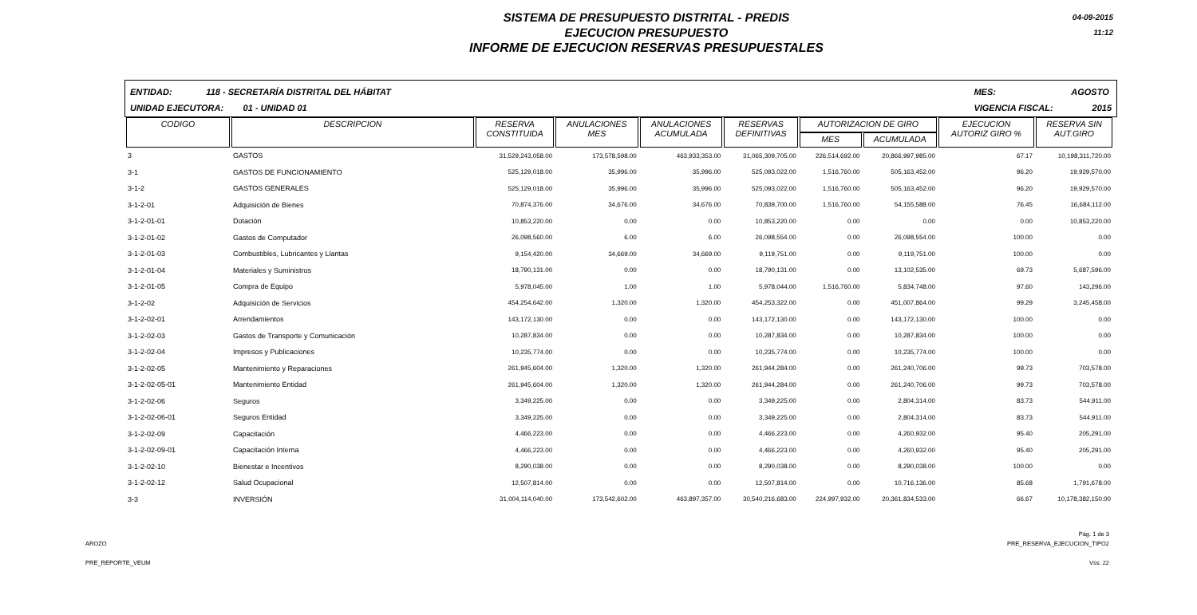SISTEMA DE PRESUPUESTO DISTRITAL - PREDIS
EJECUCION PRESUPUESTO
INFORME DE EJECUCION RESERVAS PRESUPUESTALES
04-09-2015
11:12
ENTIDAD: 118 - SECRETARÍA DISTRITAL DEL HÁBITAT
UNIDAD EJECUTORA: 01 - UNIDAD 01
MES: AGOSTO
VIGENCIA FISCAL: 2015
| CODIGO | DESCRIPCION | RESERVA CONSTITUIDA | ANULACIONES MES | ANULACIONES ACUMULADA | RESERVAS DEFINITIVAS | AUTORIZACION DE GIRO | | EJECUCION AUTORIZ GIRO % | RESERVA SIN AUT.GIRO |
| --- | --- | --- | --- | --- | --- | --- | --- | --- | --- |
| | | | | | | MES | ACUMULADA | | |
| 3 | GASTOS | 31,529,243,058.00 | 173,578,598.00 | 463,933,353.00 | 31,065,309,705.00 | 226,514,692.00 | 20,866,997,985.00 | 67.17 | 10,198,311,720.00 |
| 3-1 | GASTOS DE FUNCIONAMIENTO | 525,129,018.00 | 35,996.00 | 35,996.00 | 525,093,022.00 | 1,516,760.00 | 505,163,452.00 | 96.20 | 19,929,570.00 |
| 3-1-2 | GASTOS GENERALES | 525,129,018.00 | 35,996.00 | 35,996.00 | 525,093,022.00 | 1,516,760.00 | 505,163,452.00 | 96.20 | 19,929,570.00 |
| 3-1-2-01 | Adquisición de Bienes | 70,874,376.00 | 34,676.00 | 34,676.00 | 70,839,700.00 | 1,516,760.00 | 54,155,588.00 | 76.45 | 16,684,112.00 |
| 3-1-2-01-01 | Dotación | 10,853,220.00 | 0.00 | 0.00 | 10,853,220.00 | 0.00 | 0.00 | 0.00 | 10,853,220.00 |
| 3-1-2-01-02 | Gastos de Computador | 26,098,560.00 | 6.00 | 6.00 | 26,098,554.00 | 0.00 | 26,098,554.00 | 100.00 | 0.00 |
| 3-1-2-01-03 | Combustibles, Lubricantes y Llantas | 9,154,420.00 | 34,669.00 | 34,669.00 | 9,119,751.00 | 0.00 | 9,119,751.00 | 100.00 | 0.00 |
| 3-1-2-01-04 | Materiales y Suministros | 18,790,131.00 | 0.00 | 0.00 | 18,790,131.00 | 0.00 | 13,102,535.00 | 69.73 | 5,687,596.00 |
| 3-1-2-01-05 | Compra de Equipo | 5,978,045.00 | 1.00 | 1.00 | 5,978,044.00 | 1,516,760.00 | 5,834,748.00 | 97.60 | 143,296.00 |
| 3-1-2-02 | Adquisición de Servicios | 454,254,642.00 | 1,320.00 | 1,320.00 | 454,253,322.00 | 0.00 | 451,007,864.00 | 99.29 | 3,245,458.00 |
| 3-1-2-02-01 | Arrendamientos | 143,172,130.00 | 0.00 | 0.00 | 143,172,130.00 | 0.00 | 143,172,130.00 | 100.00 | 0.00 |
| 3-1-2-02-03 | Gastos de Transporte y Comunicación | 10,287,834.00 | 0.00 | 0.00 | 10,287,834.00 | 0.00 | 10,287,834.00 | 100.00 | 0.00 |
| 3-1-2-02-04 | Impresos y Publicaciones | 10,235,774.00 | 0.00 | 0.00 | 10,235,774.00 | 0.00 | 10,235,774.00 | 100.00 | 0.00 |
| 3-1-2-02-05 | Mantenimiento y Reparaciones | 261,945,604.00 | 1,320.00 | 1,320.00 | 261,944,284.00 | 0.00 | 261,240,706.00 | 99.73 | 703,578.00 |
| 3-1-2-02-05-01 | Mantenimiento Entidad | 261,945,604.00 | 1,320.00 | 1,320.00 | 261,944,284.00 | 0.00 | 261,240,706.00 | 99.73 | 703,578.00 |
| 3-1-2-02-06 | Seguros | 3,349,225.00 | 0.00 | 0.00 | 3,349,225.00 | 0.00 | 2,804,314.00 | 83.73 | 544,911.00 |
| 3-1-2-02-06-01 | Seguros Entidad | 3,349,225.00 | 0.00 | 0.00 | 3,349,225.00 | 0.00 | 2,804,314.00 | 83.73 | 544,911.00 |
| 3-1-2-02-09 | Capacitación | 4,466,223.00 | 0.00 | 0.00 | 4,466,223.00 | 0.00 | 4,260,932.00 | 95.40 | 205,291.00 |
| 3-1-2-02-09-01 | Capacitación Interna | 4,466,223.00 | 0.00 | 0.00 | 4,466,223.00 | 0.00 | 4,260,932.00 | 95.40 | 205,291.00 |
| 3-1-2-02-10 | Bienestar e Incentivos | 8,290,038.00 | 0.00 | 0.00 | 8,290,038.00 | 0.00 | 8,290,038.00 | 100.00 | 0.00 |
| 3-1-2-02-12 | Salud Ocupacional | 12,507,814.00 | 0.00 | 0.00 | 12,507,814.00 | 0.00 | 10,716,136.00 | 85.68 | 1,791,678.00 |
| 3-3 | INVERSIÓN | 31,004,114,040.00 | 173,542,602.00 | 463,897,357.00 | 30,540,216,683.00 | 224,997,932.00 | 20,361,834,533.00 | 66.67 | 10,178,382,150.00 |
AROZO
PRE_REPORTE_VEUM
Pág. 1 de 3
PRE_RESERVA_EJECUCION_TIPO2
Vss: 22